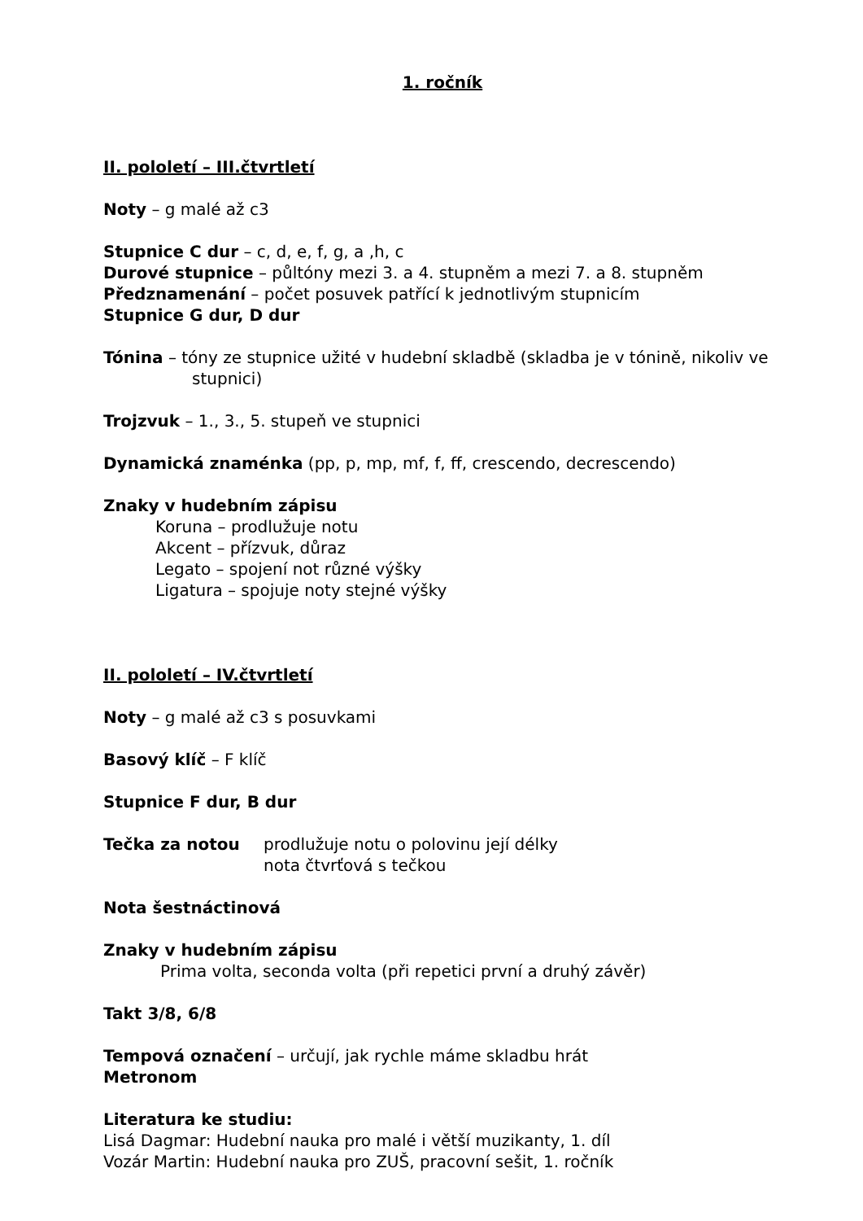1. ročník
II. pololetí – III.čtvrtletí
Noty – g malé až c3
Stupnice C dur – c, d, e, f, g, a ,h, c
Durové stupnice – půltóny mezi 3. a 4. stupněm a mezi 7. a 8. stupněm
Předznamenání – počet posuvek patřící k jednotlivým stupnicím
Stupnice G dur, D dur
Tónina – tóny ze stupnice užité v hudební skladbě (skladba je v tónině, nikoliv ve stupnici)
Trojzvuk – 1., 3., 5. stupeň ve stupnici
Dynamická znaménka (pp, p, mp, mf, f, ff, crescendo, decrescendo)
Znaky v hudebním zápisu
Koruna – prodlužuje notu
Akcent – přízvuk, důraz
Legato – spojení not různé výšky
Ligatura – spojuje noty stejné výšky
II. pololetí – IV.čtvrtletí
Noty – g malé až c3 s posuvkami
Basový klíč – F klíč
Stupnice F dur, B dur
Tečka za notou prodlužuje notu o polovinu její délky
nota čtvrťová s tečkou
Nota šestnáctinová
Znaky v hudebním zápisu
Prima volta, seconda volta (při repetici první a druhý závěr)
Takt 3/8, 6/8
Tempová označení – určují, jak rychle máme skladbu hrát
Metronom
Literatura ke studiu:
Lisá Dagmar: Hudební nauka pro malé i větší muzikanty, 1. díl
Vozár Martin: Hudební nauka pro ZUŠ, pracovní sešit, 1. ročník